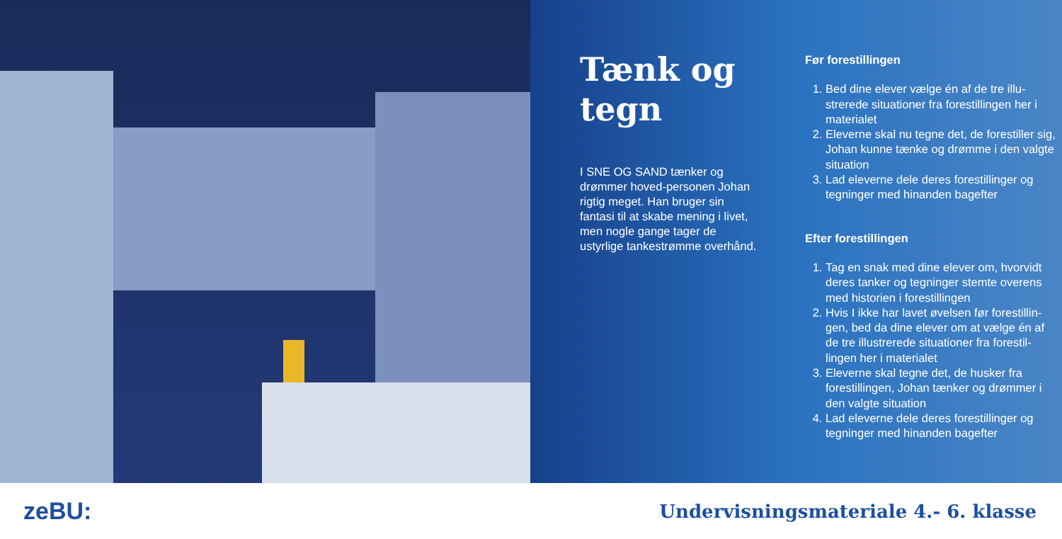Tænk og tegn
I SNE OG SAND tænker og drømmer hoved-personen Johan rigtig meget. Han bruger sin fantasi til at skabe mening i livet, men nogle gange tager de ustyrlige tankestrømme overhånd.
Før forestillingen
1. Bed dine elever vælge én af de tre illu-strerede situationer fra forestillingen her i materialet
2. Eleverne skal nu tegne det, de forestiller sig, Johan kunne tænke og drømme i den valgte situation
3. Lad eleverne dele deres forestillinger og tegninger med hinanden bagefter
Efter forestillingen
1. Tag en snak med dine elever om, hvorvidt deres tanker og tegninger stemte overens med historien i forestillingen
2. Hvis I ikke har lavet øvelsen før forestillin-gen, bed da dine elever om at vælge én af de tre illustrerede situationer fra forestil-lingen her i materialet
3. Eleverne skal tegne det, de husker fra forestillingen, Johan tænker og drømmer i den valgte situation
4. Lad eleverne dele deres forestillinger og tegninger med hinanden bagefter
zeBU: Undervisningsmateriale 4.- 6. klasse